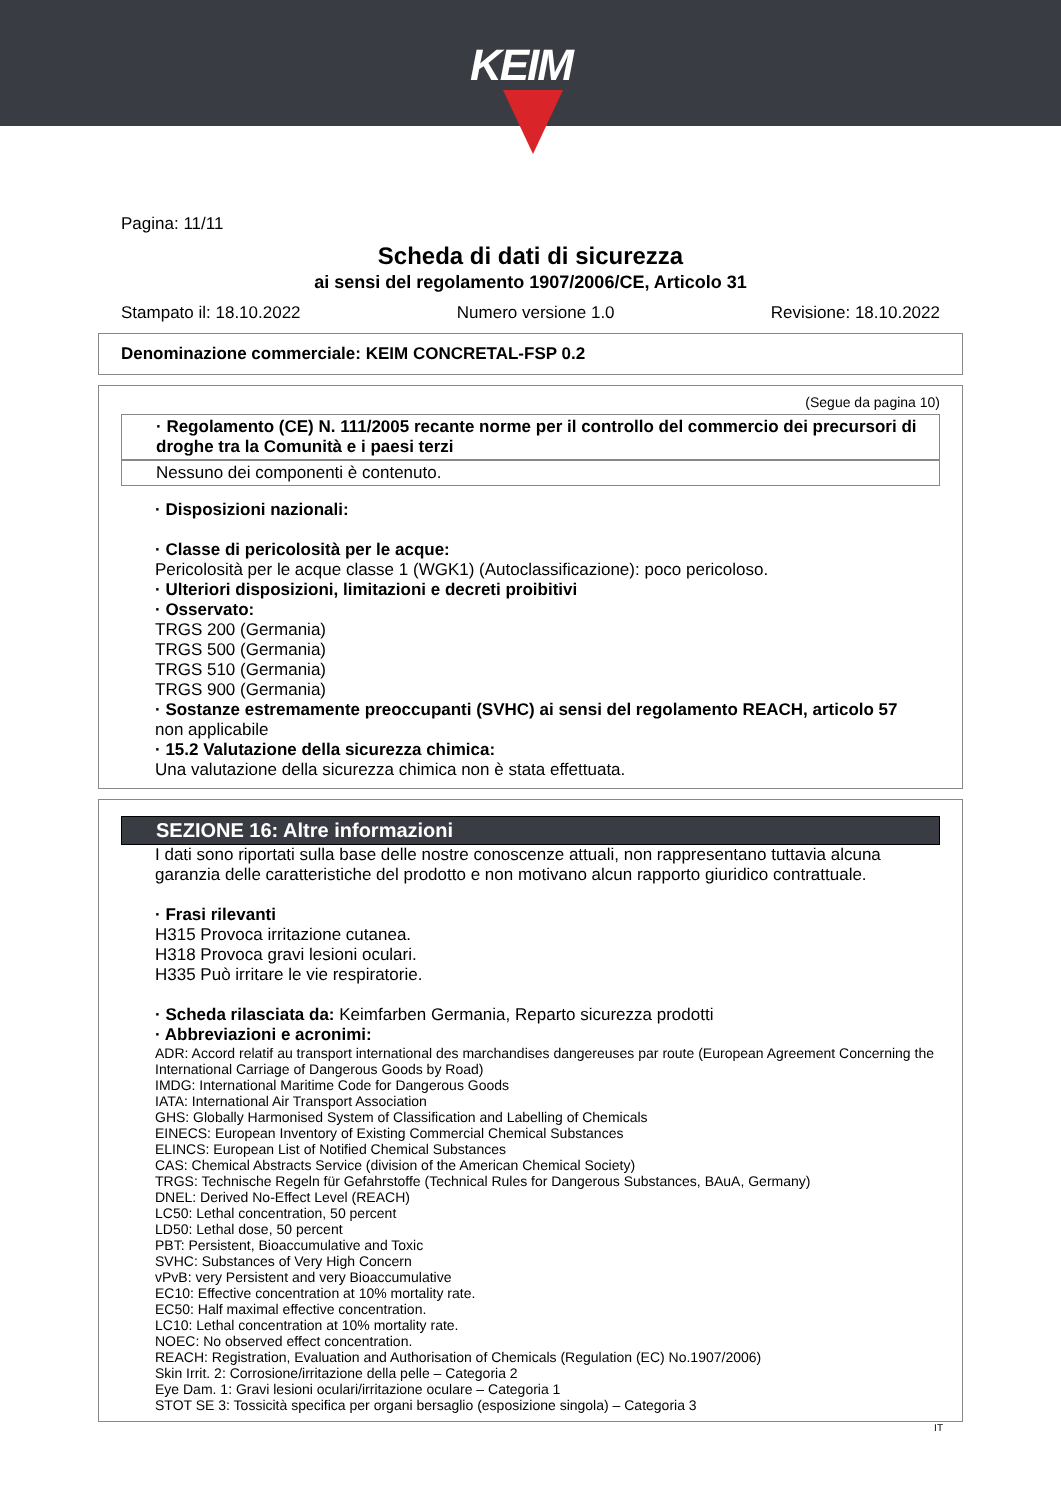KEIM
Pagina: 11/11
Scheda di dati di sicurezza
ai sensi del regolamento 1907/2006/CE, Articolo 31
Stampato il: 18.10.2022 Numero versione 1.0 Revisione: 18.10.2022
Denominazione commerciale: KEIM CONCRETAL-FSP 0.2
(Segue da pagina 10)
· Regolamento (CE) N. 111/2005 recante norme per il controllo del commercio dei precursori di droghe tra la Comunità e i paesi terzi
Nessuno dei componenti è contenuto.
· Disposizioni nazionali:
· Classe di pericolosità per le acque:
Pericolosità per le acque classe 1 (WGK1) (Autoclassificazione): poco pericoloso.
· Ulteriori disposizioni, limitazioni e decreti proibitivi
· Osservato:
TRGS 200 (Germania)
TRGS 500 (Germania)
TRGS 510 (Germania)
TRGS 900 (Germania)
· Sostanze estremamente preoccupanti (SVHC) ai sensi del regolamento REACH, articolo 57
non applicabile
· 15.2 Valutazione della sicurezza chimica:
Una valutazione della sicurezza chimica non è stata effettuata.
SEZIONE 16: Altre informazioni
I dati sono riportati sulla base delle nostre conoscenze attuali, non rappresentano tuttavia alcuna garanzia delle caratteristiche del prodotto e non motivano alcun rapporto giuridico contrattuale.
· Frasi rilevanti
H315 Provoca irritazione cutanea.
H318 Provoca gravi lesioni oculari.
H335 Può irritare le vie respiratorie.
· Scheda rilasciata da: Keimfarben Germania, Reparto sicurezza prodotti
· Abbreviazioni e acronimi:
ADR: Accord relatif au transport international des marchandises dangereuses par route (European Agreement Concerning the International Carriage of Dangerous Goods by Road)
IMDG: International Maritime Code for Dangerous Goods
IATA: International Air Transport Association
GHS: Globally Harmonised System of Classification and Labelling of Chemicals
EINECS: European Inventory of Existing Commercial Chemical Substances
ELINCS: European List of Notified Chemical Substances
CAS: Chemical Abstracts Service (division of the American Chemical Society)
TRGS: Technische Regeln für Gefahrstoffe (Technical Rules for Dangerous Substances, BAuA, Germany)
DNEL: Derived No-Effect Level (REACH)
LC50: Lethal concentration, 50 percent
LD50: Lethal dose, 50 percent
PBT: Persistent, Bioaccumulative and Toxic
SVHC: Substances of Very High Concern
vPvB: very Persistent and very Bioaccumulative
EC10: Effective concentration at 10% mortality rate.
EC50: Half maximal effective concentration.
LC10: Lethal concentration at 10% mortality rate.
NOEC: No observed effect concentration.
REACH: Registration, Evaluation and Authorisation of Chemicals (Regulation (EC) No.1907/2006)
Skin Irrit. 2: Corrosione/irritazione della pelle – Categoria 2
Eye Dam. 1: Gravi lesioni oculari/irritazione oculare – Categoria 1
STOT SE 3: Tossicità specifica per organi bersaglio (esposizione singola) – Categoria 3
IT